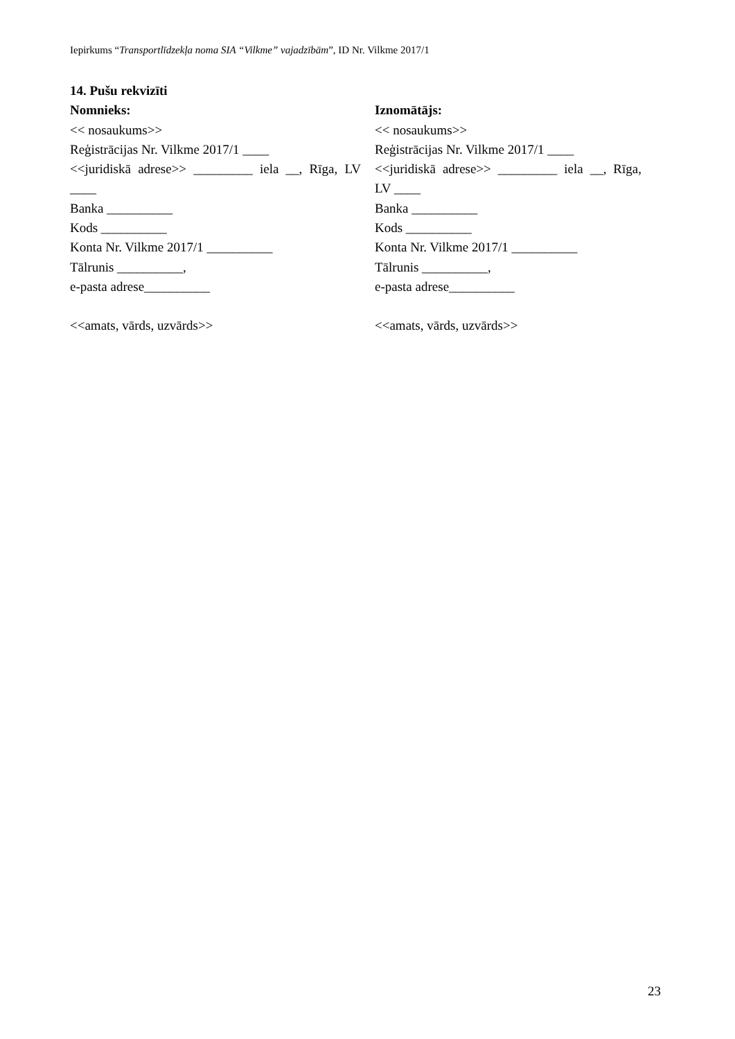Iepirkums “Transportlīdzekļa noma SIA “Vilkme” vajadzībām”, ID Nr. Vilkme 2017/1
14. Pušu rekvizīti
Nomnieks:
<< nosaukums>>
Reģistrācijas Nr. Vilkme 2017/1 ____
<<juridiskā adrese>> _________ iela __, Rīga, LV ____
Banka __________
Kods __________
Konta Nr. Vilkme 2017/1 __________
Tālrunis __________,
e-pasta adrese__________
<<amats, vārds, uzvārds>>
Iznomātājs:
<< nosaukums>>
Reģistrācijas Nr. Vilkme 2017/1 ____
<<juridiskā adrese>> _________ iela __, Rīga, LV ____
Banka __________
Kods __________
Konta Nr. Vilkme 2017/1 __________
Tālrunis __________,
e-pasta adrese__________
<<amats, vārds, uzvārds>>
23